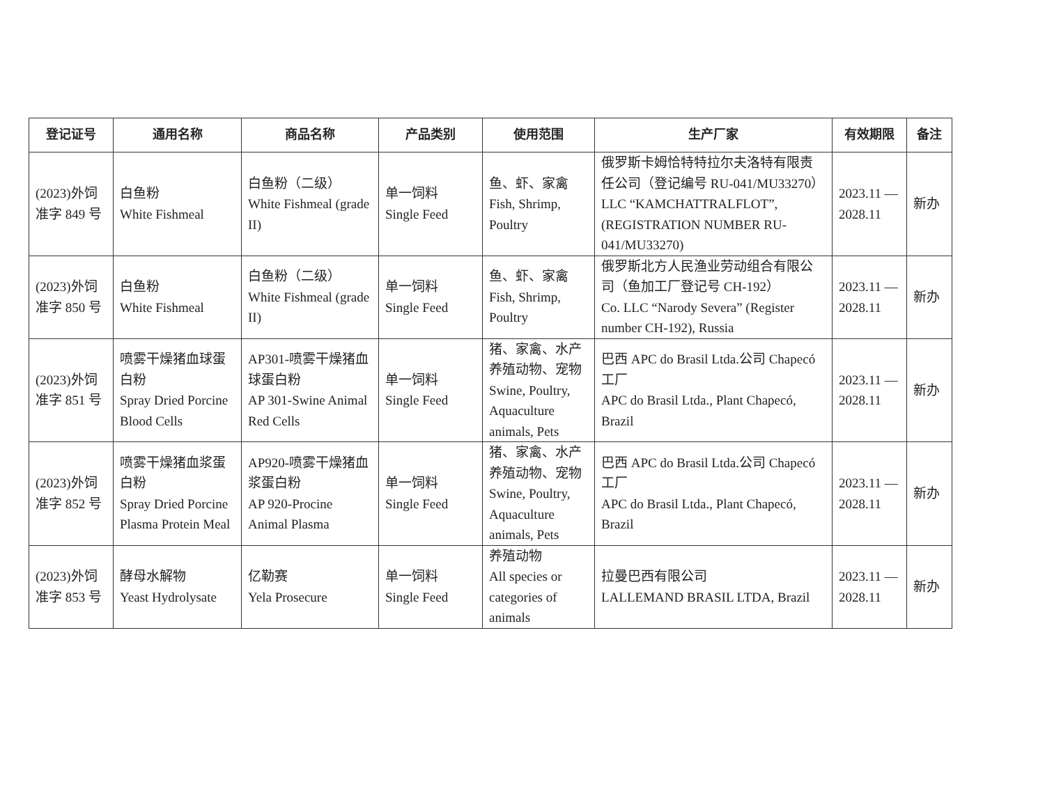| 登记证号 | 通用名称 | 商品名称 | 产品类别 | 使用范围 | 生产厂家 | 有效期限 | 备注 |
| --- | --- | --- | --- | --- | --- | --- | --- |
| (2023)外饲 准字 849 号 | 白鱼粉 White Fishmeal | 白鱼粉（二级） White Fishmeal (grade II) | 单一饲料 Single Feed | 鱼、虾、家禽 Fish, Shrimp, Poultry | 俄罗斯卡姆恰特特拉尔夫洛特有限责任公司（登记编号 RU-041/MU33270） LLC “KAMCHATTRALFLOT”, (REGISTRATION NUMBER RU-041/MU33270) | 2023.11 — 2028.11 | 新办 |
| (2023)外饲 准字 850 号 | 白鱼粉 White Fishmeal | 白鱼粉（二级） White Fishmeal (grade II) | 单一饲料 Single Feed | 鱼、虾、家禽 Fish, Shrimp, Poultry | 俄罗斯北方人民渔业劳动组合有限公司（鱼加工厂登记号 CH-192） Co. LLC “Narody Severa” (Register number CH-192), Russia | 2023.11 — 2028.11 | 新办 |
| (2023)外饲 准字 851 号 | 喷雾干燥猪血球蛋白粉 Spray Dried Porcine Blood Cells | AP301-喷雾干燥猪血球蛋白粉 AP 301-Swine Animal Red Cells | 单一饲料 Single Feed | 猪、家禽、水产养殖动物、宠物 Swine, Poultry, Aquaculture animals, Pets | 巴西 APC do Brasil Ltda.公司 Chapecó 工厂 APC do Brasil Ltda., Plant Chapecó, Brazil | 2023.11 — 2028.11 | 新办 |
| (2023)外饲 准字 852 号 | 喷雾干燥猪血浆蛋白粉 Spray Dried Porcine Plasma Protein Meal | AP920-喷雾干燥猪血浆蛋白粉 AP 920-Procine Animal Plasma | 单一饲料 Single Feed | 猪、家禽、水产养殖动物、宠物 Swine, Poultry, Aquaculture animals, Pets | 巴西 APC do Brasil Ltda.公司 Chapecó 工厂 APC do Brasil Ltda., Plant Chapecó, Brazil | 2023.11 — 2028.11 | 新办 |
| (2023)外饲 准字 853 号 | 酵母水解物 Yeast Hydrolysate | 亿勒赛 Yela Prosecure | 单一饲料 Single Feed | 养殖动物 All species or categories of animals | 拉曼巴西有限公司 LALLEMAND BRASIL LTDA, Brazil | 2023.11 — 2028.11 | 新办 |